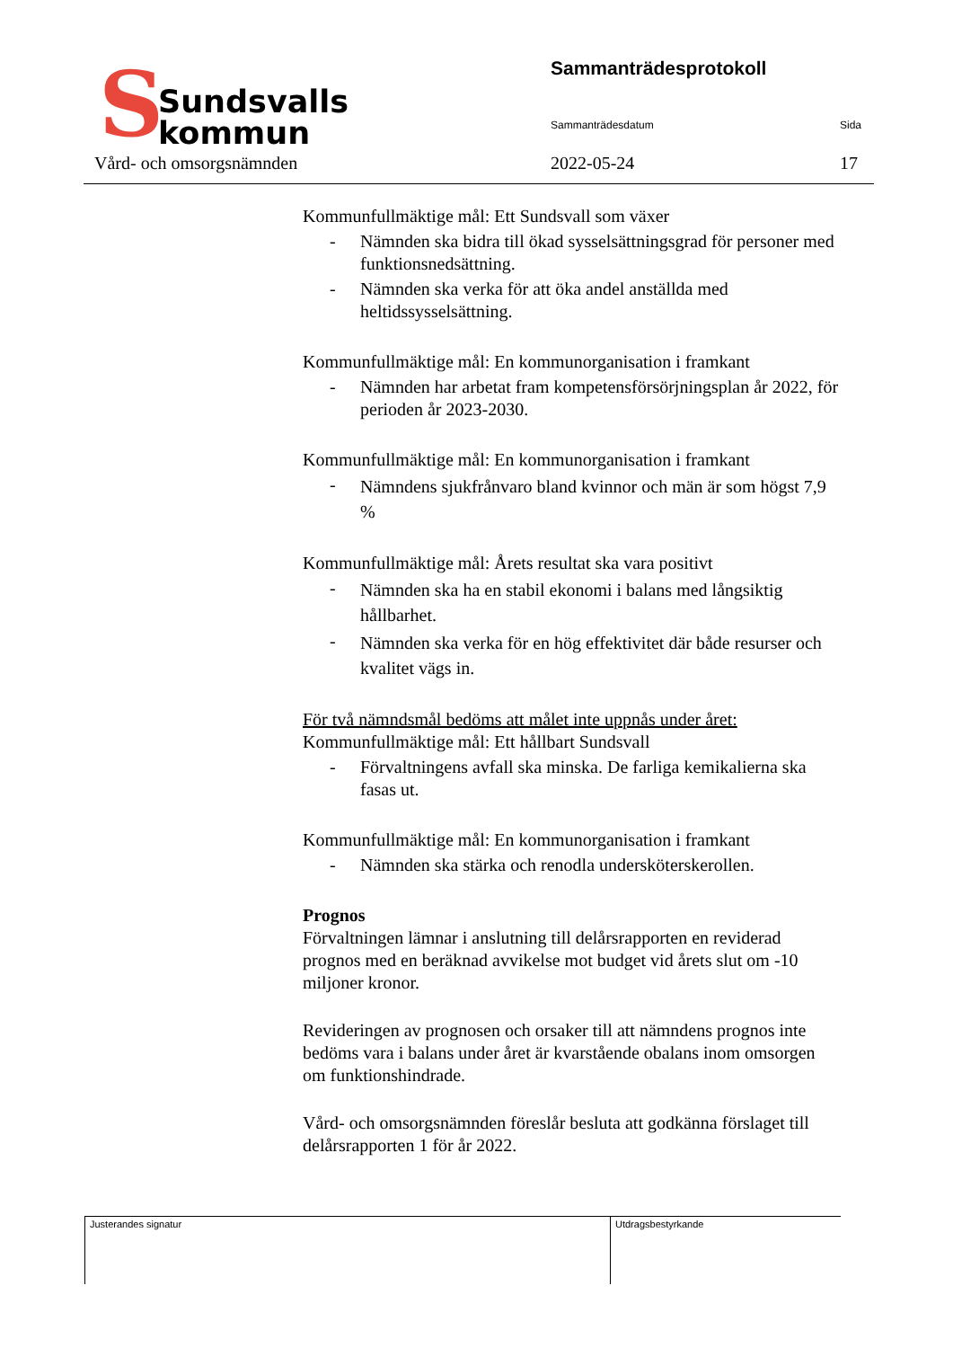S
Sundsvalls
kommun
Sammanträdesprotokoll
Sammanträdesdatum Sida
Vård- och omsorgsnämnden 2022-05-24 17
Kommunfullmäktige mål: Ett Sundsvall som växer
- Nämnden ska bidra till ökad sysselsättningsgrad för personer med funktionsnedsättning.
- Nämnden ska verka för att öka andel anställda med heltidssysselsättning.
Kommunfullmäktige mål: En kommunorganisation i framkant
- Nämnden har arbetat fram kompetensförsörjningsplan år 2022, för perioden år 2023-2030.
Kommunfullmäktige mål: En kommunorganisation i framkant
- Nämndens sjukfrånvaro bland kvinnor och män är som högst 7,9 %
Kommunfullmäktige mål: Årets resultat ska vara positivt
- Nämnden ska ha en stabil ekonomi i balans med långsiktig hållbarhet.
- Nämnden ska verka för en hög effektivitet där både resurser och kvalitet vägs in.
För två nämndsmål bedöms att målet inte uppnås under året:
Kommunfullmäktige mål: Ett hållbart Sundsvall
- Förvaltningens avfall ska minska. De farliga kemikalierna ska fasas ut.
Kommunfullmäktige mål: En kommunorganisation i framkant
- Nämnden ska stärka och renodla undersköterskerollen.
Prognos
Förvaltningen lämnar i anslutning till delårsrapporten en reviderad prognos med en beräknad avvikelse mot budget vid årets slut om -10 miljoner kronor.
Revideringen av prognosen och orsaker till att nämndens prognos inte bedöms vara i balans under året är kvarstående obalans inom omsorgen om funktionshindrade.
Vård- och omsorgsnämnden föreslår besluta att godkänna förslaget till delårsrapporten 1 för år 2022.
Justerandes signatur Utdragsbestyrkande